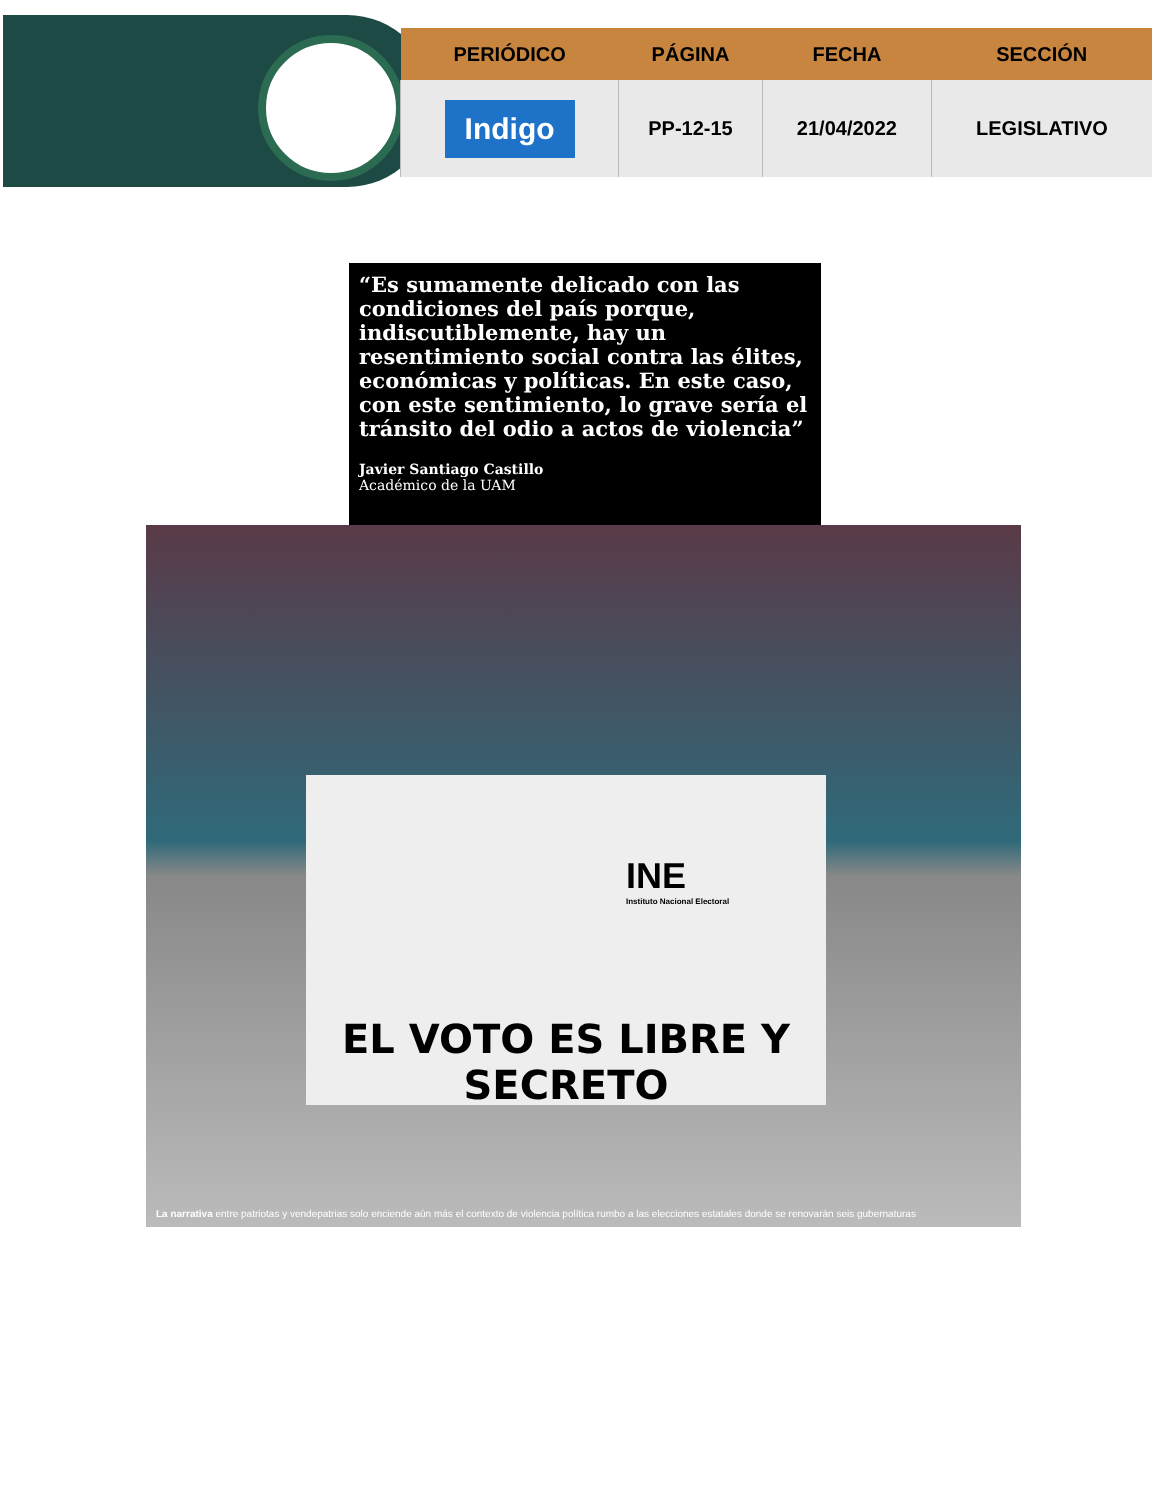| PERIÓDICO | PÁGINA | FECHA | SECCIÓN |
| --- | --- | --- | --- |
| Indigo | PP-12-15 | 21/04/2022 | LEGISLATIVO |
“Es sumamente delicado con las condiciones del país porque, indiscutiblemente, hay un resentimiento social contra las élites, económicas y políticas. En este caso, con este sentimiento, lo grave sería el tránsito del odio a actos de violencia”
Javier Santiago Castillo
Académico de la UAM
INE
Instituto Nacional Electoral
EL VOTO ES LIBRE Y SECRETO
La narrativa entre patriotas y vendepatrias solo enciende aún más el contexto de violencia política rumbo a las elecciones estatales donde se renovarán seis gubernaturas